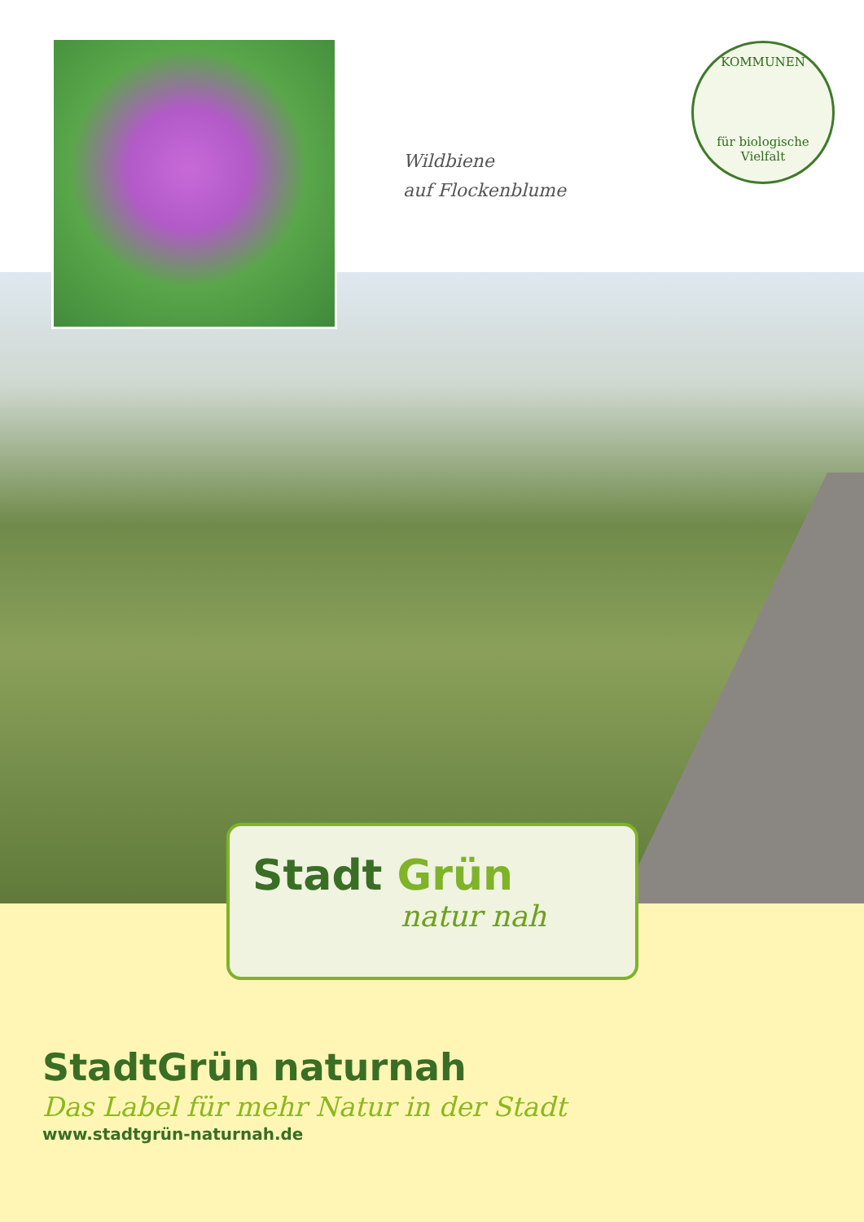Wildbiene
auf Flockenblume
KOMMUNEN
für biologische Vielfalt
Stadt Grün
natur nah
StadtGrün naturnah
Das Label für mehr Natur in der Stadt
www.stadtgrün-naturnah.de